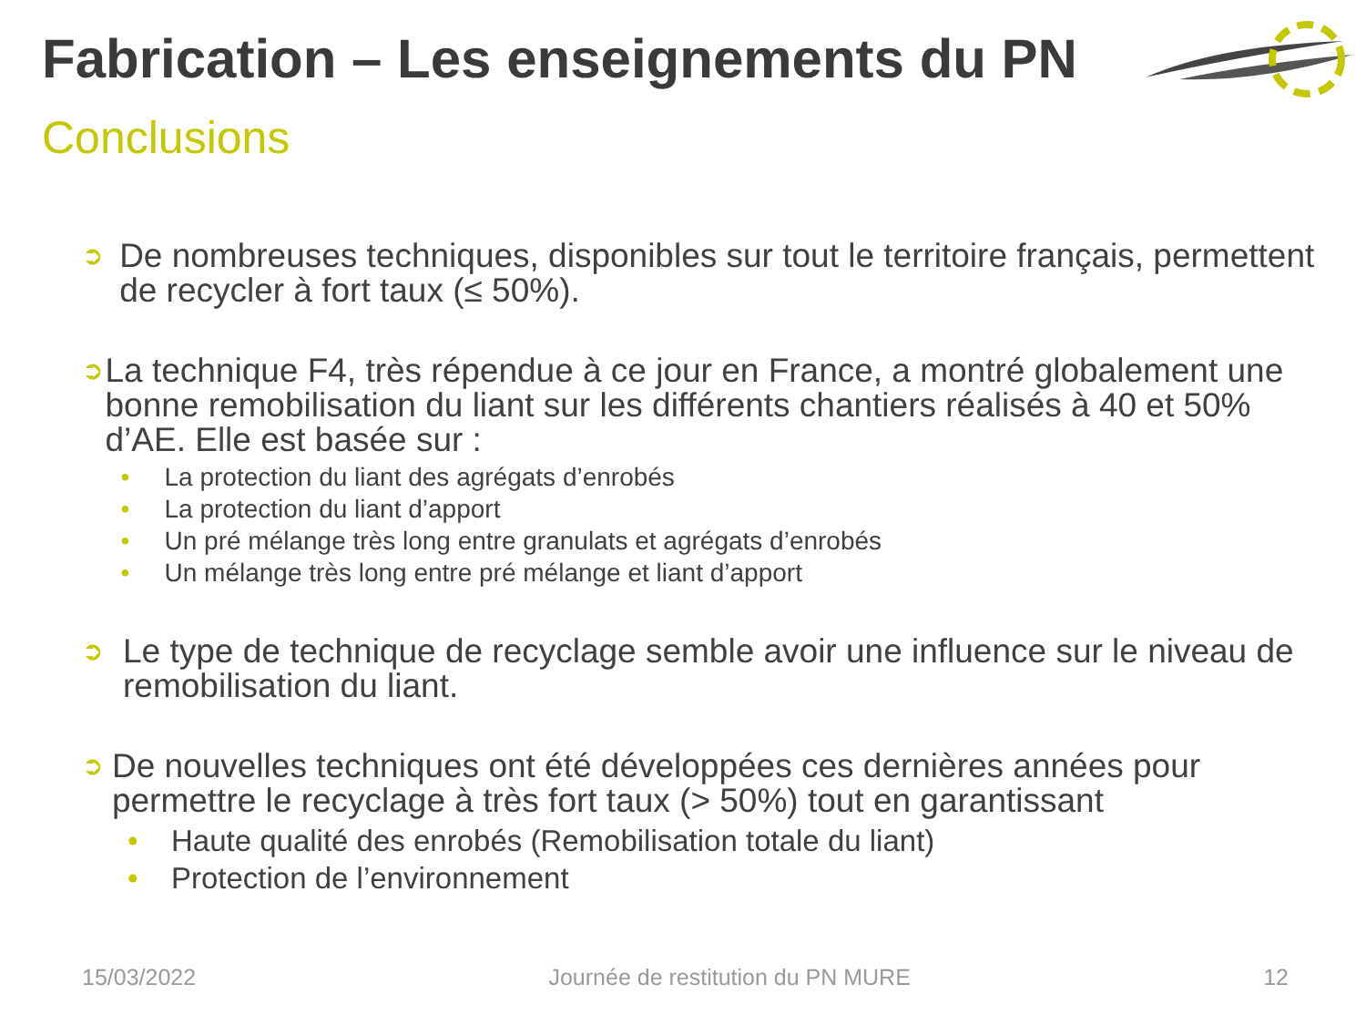Fabrication – Les enseignements du PN
Conclusions
➲
De nombreuses techniques, disponibles sur tout le territoire français, permettent de recycler à fort taux (≤ 50%).
➲
La technique F4, très répendue à ce jour en France, a montré globalement une bonne remobilisation du liant sur les différents chantiers réalisés à 40 et 50% d’AE. Elle est basée sur :
• La protection du liant des agrégats d’enrobés
• La protection du liant d’apport
• Un pré mélange très long entre granulats et agrégats d’enrobés
• Un mélange très long entre pré mélange et liant d’apport
➲
Le type de technique de recyclage semble avoir une influence sur le niveau de remobilisation du liant.
➲
De nouvelles techniques ont été développées ces dernières années pour permettre le recyclage à très fort taux (> 50%) tout en garantissant
• Haute qualité des enrobés (Remobilisation totale du liant)
• Protection de l’environnement
15/03/2022 Journée de restitution du PN MURE 12